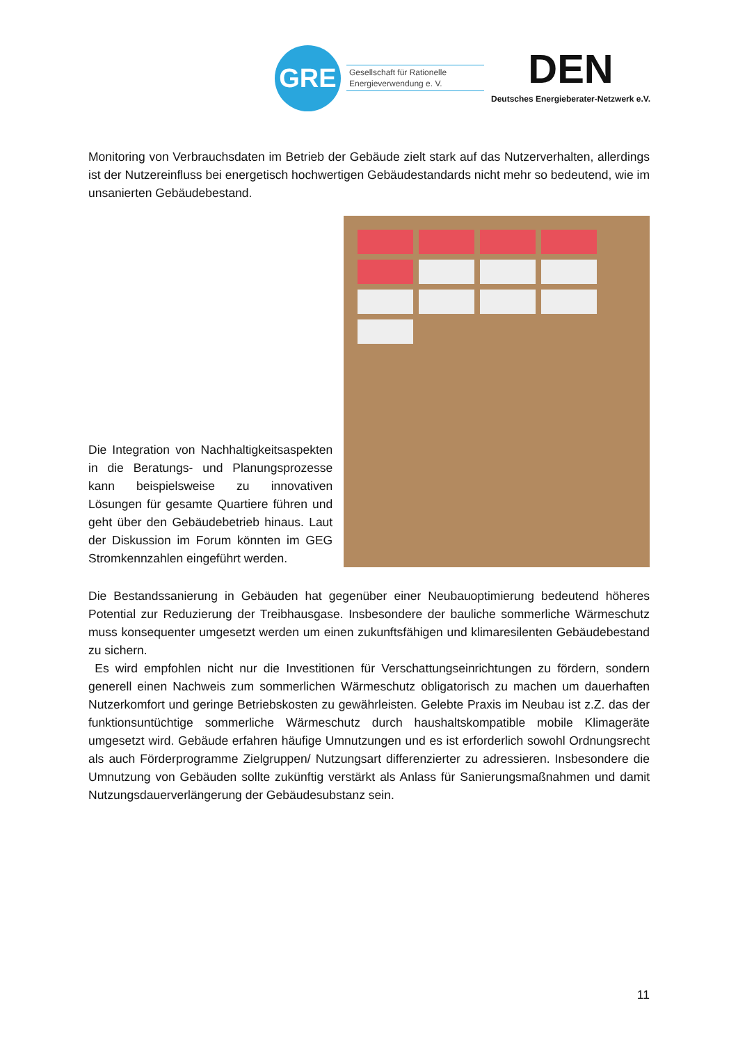GRE
Gesellschaft für Rationelle
Energieverwendung e. V.
DEN
Deutsches Energieberater-Netzwerk e.V.
Monitoring von Verbrauchsdaten im Betrieb der Gebäude zielt stark auf das Nutzerverhalten, allerdings ist der Nutzereinfluss bei energetisch hochwertigen Gebäudestandards nicht mehr so bedeutend, wie im unsanierten Gebäudebestand.
Die Integration von Nachhaltigkeitsaspekten in die Beratungs- und Planungsprozesse kann beispielsweise zu innovativen Lösungen für gesamte Quartiere führen und geht über den Gebäudebetrieb hinaus. Laut der Diskussion im Forum könnten im GEG Stromkennzahlen eingeführt werden.
Die Bestandssanierung in Gebäuden hat gegenüber einer Neubauoptimierung bedeutend höheres Potential zur Reduzierung der Treibhausgase. Insbesondere der bauliche sommerliche Wärmeschutz muss konsequenter umgesetzt werden um einen zukunftsfähigen und klimaresilenten Gebäudebestand zu sichern.
Es wird empfohlen nicht nur die Investitionen für Verschattungseinrichtungen zu fördern, sondern generell einen Nachweis zum sommerlichen Wärmeschutz obligatorisch zu machen um dauerhaften Nutzerkomfort und geringe Betriebskosten zu gewährleisten. Gelebte Praxis im Neubau ist z.Z. das der funktionsuntüchtige sommerliche Wärmeschutz durch haushaltskompatible mobile Klimageräte umgesetzt wird. Gebäude erfahren häufige Umnutzungen und es ist erforderlich sowohl Ordnungsrecht als auch Förderprogramme Zielgruppen/ Nutzungsart differenzierter zu adressieren. Insbesondere die Umnutzung von Gebäuden sollte zukünftig verstärkt als Anlass für Sanierungsmaßnahmen und damit Nutzungsdauerverlängerung der Gebäudesubstanz sein.
11